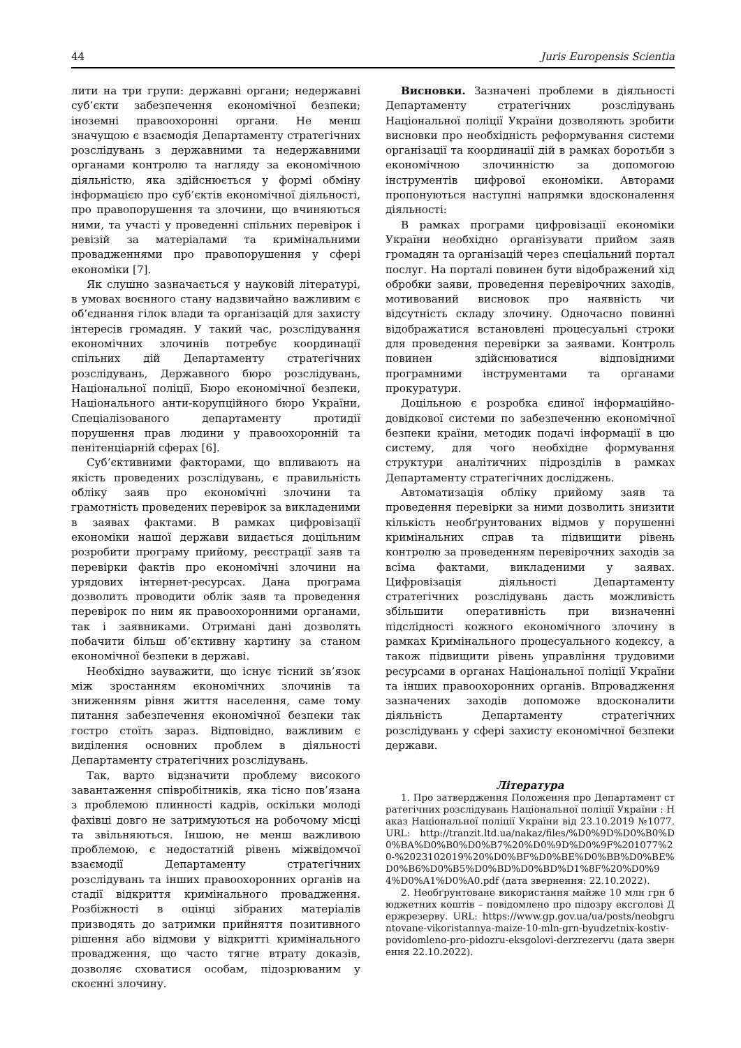44 Juris Europensis Scientia
лити на три групи: державні органи; недержавні суб’єкти забезпечення економічної безпеки; іноземні правоохоронні органи. Не менш значущою є взаємодія Департаменту стратегічних розслідувань з державними та недержавними органами контролю та нагляду за економічною діяльністю, яка здійснюється у формі обміну інформацією про суб’єктів економічної діяльності, про правопорушення та злочини, що вчиняються ними, та участі у проведенні спільних перевірок і ревізій за матеріалами та кримінальними провадженнями про правопорушення у сфері економіки [7].
Як слушно зазначається у науковій літературі, в умовах воєнного стану надзвичайно важливим є об’єднання гілок влади та організацій для захисту інтересів громадян. У такий час, розслідування економічних злочинів потребує координації спільних дій Департаменту стратегічних розслідувань, Державного бюро розслідувань, Національної поліції, Бюро економічної безпеки, Національного анти-корупційного бюро України, Спеціалізованого департаменту протидії порушення прав людини у правоохоронній та пенітенціарній сферах [6].
Суб’єктивними факторами, що впливають на якість проведених розслідувань, є правильність обліку заяв про економічні злочини та грамотність проведених перевірок за викладеними в заявах фактами. В рамках цифровізації економіки нашої держави видається доцільним розробити програму прийому, реєстрації заяв та перевірки фактів про економічні злочини на урядових інтернет-ресурсах. Дана програма дозволить проводити облік заяв та проведення перевірок по ним як правоохоронними органами, так і заявниками. Отримані дані дозволять побачити більш об’єктивну картину за станом економічної безпеки в державі.
Необхідно зауважити, що існує тісний зв’язок між зростанням економічних злочинів та зниженням рівня життя населення, саме тому питання забезпечення економічної безпеки так гостро стоїть зараз. Відповідно, важливим є виділення основних проблем в діяльності Департаменту стратегічних розслідувань.
Так, варто відзначити проблему високого завантаження співробітників, яка тісно пов’язана з проблемою плинності кадрів, оскільки молоді фахівці довго не затримуються на робочому місці та звільняються. Іншою, не менш важливою проблемою, є недостатній рівень міжвідомчої взаємодії Департаменту стратегічних розслідувань та інших правоохоронних органів на стадії відкриття кримінального провадження. Розбіжності в оцінці зібраних матеріалів призводять до затримки прийняття позитивного рішення або відмови у відкритті кримінального провадження, що часто тягне втрату доказів, дозволяє сховатися особам, підозрюваним у скоєнні злочину.
Висновки. Зазначені проблеми в діяльності Департаменту стратегічних розслідувань Національної поліції України дозволяють зробити висновки про необхідність реформування системи організації та координації дій в рамках боротьби з економічною злочинністю за допомогою інструментів цифрової економіки. Авторами пропонуються наступні напрямки вдосконалення діяльності:
В рамках програми цифровізації економіки України необхідно організувати прийом заяв громадян та організацій через спеціальний портал послуг. На порталі повинен бути відображений хід обробки заяви, проведення перевірочних заходів, мотивований висновок про наявність чи відсутність складу злочину. Одночасно повинні відображатися встановлені процесуальні строки для проведення перевірки за заявами. Контроль повинен здійснюватися відповідними програмними інструментами та органами прокуратури.
Доцільною є розробка єдиної інформаційно-довідкової системи по забезпеченню економічної безпеки країни, методик подачі інформації в цю систему, для чого необхідне формування структури аналітичних підрозділів в рамках Департаменту стратегічних досліджень.
Автоматизація обліку прийому заяв та проведення перевірки за ними дозволить знизити кількість необґрунтованих відмов у порушенні кримінальних справ та підвищити рівень контролю за проведенням перевірочних заходів за всіма фактами, викладеними у заявах. Цифровізація діяльності Департаменту стратегічних розслідувань дасть можливість збільшити оперативність при визначенні підслідності кожного економічного злочину в рамках Кримінального процесуального кодексу, а також підвищити рівень управління трудовими ресурсами в органах Національної поліції України та інших правоохоронних органів. Впровадження зазначених заходів допоможе вдосконалити діяльність Департаменту стратегічних розслідувань у сфері захисту економічної безпеки держави.
Література
1. Про затвердження Положення про Департамент стратегічних розслідувань Національної поліції України : Наказ Національної поліції України від 23.10.2019 №1077. URL: http://tranzit.ltd.ua/nakaz/files/%D0%9D%D0%B0%D0%BA%D0%B0%D0%B7%20%D0%9D%D0%9F%201077%20-%2023102019%20%D0%BF%D0%BE%D0%BB%D0%BE%D0%B6%D0%B5%D0%BD%D0%BD%D1%8F%20%D0%94%D0%A1%D0%A0.pdf (дата звернення: 22.10.2022).
2. Необґрунтоване використання майже 10 млн грн бюджетних коштів – повідомлено про підозру ексголові Держрезерву. URL: https://www.gp.gov.ua/ua/posts/neobgruntovane-vikoristannya-maize-10-mln-grn-byudzetnix-kostiv-povidomleno-pro-pidozru-eksgolovi-derzrezervu (дата звернення 22.10.2022).